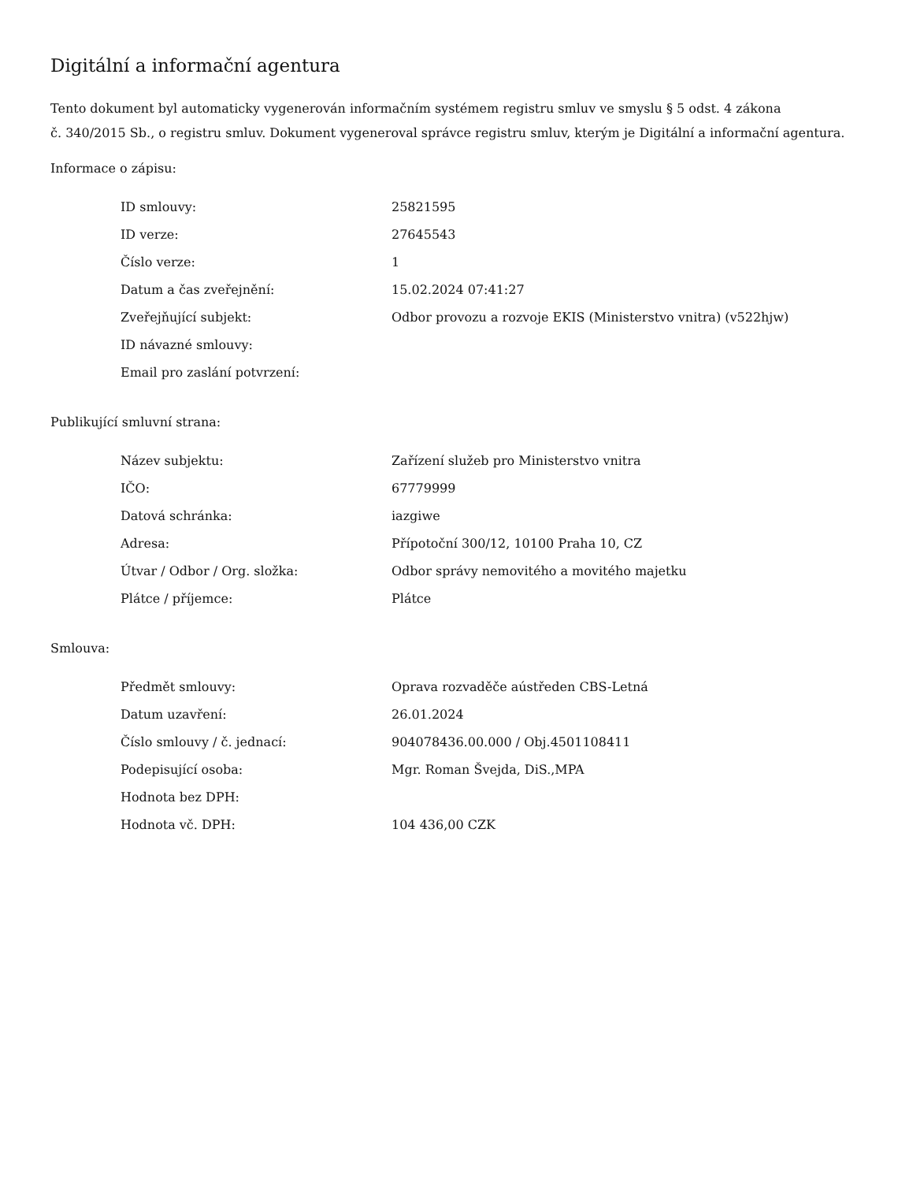Digitální a informační agentura
Tento dokument byl automaticky vygenerován informačním systémem registru smluv ve smyslu § 5 odst. 4 zákona
č. 340/2015 Sb., o registru smluv. Dokument vygeneroval správce registru smluv, kterým je Digitální a informační agentura.
Informace o zápisu:
| ID smlouvy: | 25821595 |
| ID verze: | 27645543 |
| Číslo verze: | 1 |
| Datum a čas zveřejnění: | 15.02.2024 07:41:27 |
| Zveřejňující subjekt: | Odbor provozu a rozvoje EKIS (Ministerstvo vnitra) (v522hjw) |
| ID návazné smlouvy: | |
| Email pro zaslání potvrzení: | |
Publikující smluvní strana:
| Název subjektu: | Zařízení služeb pro Ministerstvo vnitra |
| IČO: | 67779999 |
| Datová schránka: | iazgiwe |
| Adresa: | Přípotoční 300/12, 10100 Praha 10, CZ |
| Útvar / Odbor / Org. složka: | Odbor správy nemovitého a movitého majetku |
| Plátce / příjemce: | Plátce |
Smlouva:
| Předmět smlouvy: | Oprava rozvaděče aústředen CBS-Letná |
| Datum uzavření: | 26.01.2024 |
| Číslo smlouvy / č. jednací: | 904078436.00.000 / Obj.4501108411 |
| Podepisující osoba: | Mgr. Roman Švejda, DiS.,MPA |
| Hodnota bez DPH: | |
| Hodnota vč. DPH: | 104 436,00 CZK |